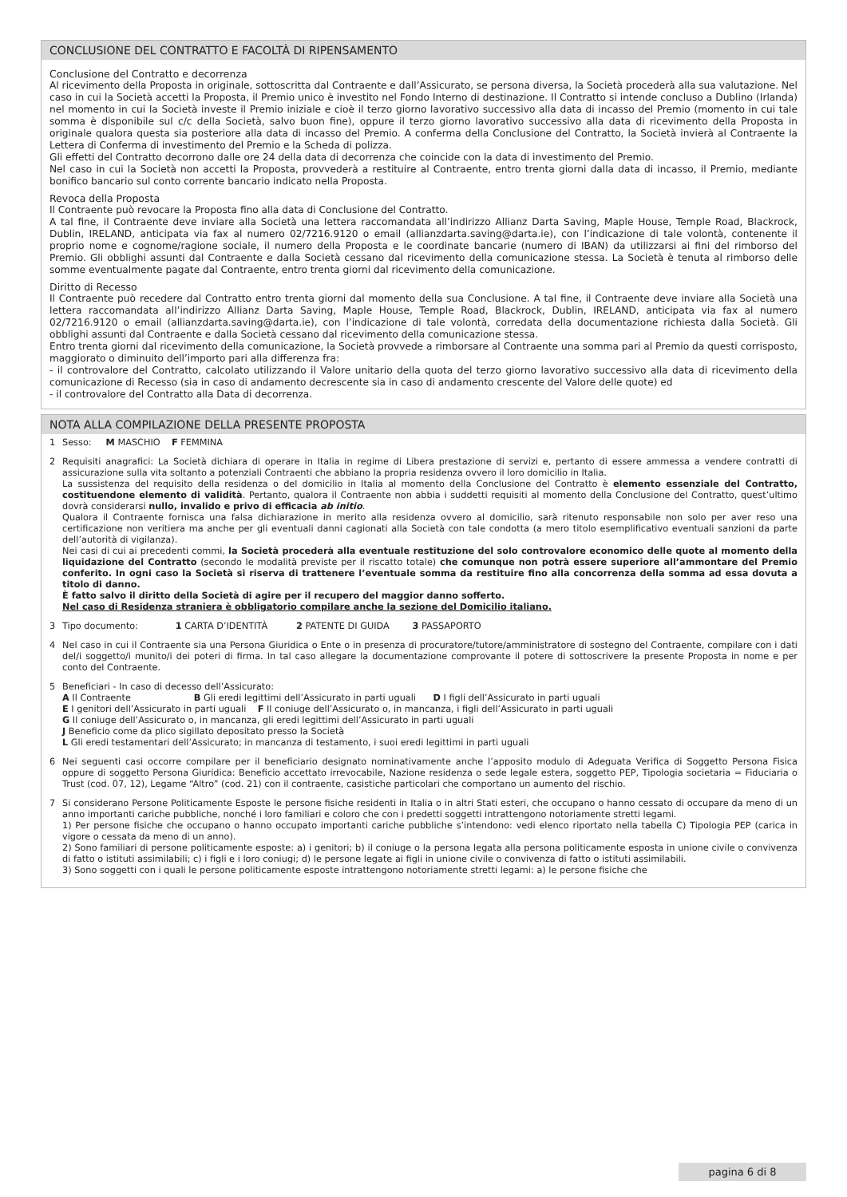CONCLUSIONE DEL CONTRATTO E FACOLTÀ DI RIPENSAMENTO
Conclusione del Contratto e decorrenza
Al ricevimento della Proposta in originale, sottoscritta dal Contraente e dall’Assicurato, se persona diversa, la Società procederà alla sua valutazione. Nel caso in cui la Società accetti la Proposta, il Premio unico è investito nel Fondo Interno di destinazione. Il Contratto si intende concluso a Dublino (Irlanda) nel momento in cui la Società investe il Premio iniziale e cioè il terzo giorno lavorativo successivo alla data di incasso del Premio (momento in cui tale somma è disponibile sul c/c della Società, salvo buon fine), oppure il terzo giorno lavorativo successivo alla data di ricevimento della Proposta in originale qualora questa sia posteriore alla data di incasso del Premio. A conferma della Conclusione del Contratto, la Società invierà al Contraente la Lettera di Conferma di investimento del Premio e la Scheda di polizza.
Gli effetti del Contratto decorrono dalle ore 24 della data di decorrenza che coincide con la data di investimento del Premio.
Nel caso in cui la Società non accetti la Proposta, provvederà a restituire al Contraente, entro trenta giorni dalla data di incasso, il Premio, mediante bonifico bancario sul conto corrente bancario indicato nella Proposta.
Revoca della Proposta
Il Contraente può revocare la Proposta fino alla data di Conclusione del Contratto.
A tal fine, il Contraente deve inviare alla Società una lettera raccomandata all’indirizzo Allianz Darta Saving, Maple House, Temple Road, Blackrock, Dublin, IRELAND, anticipata via fax al numero 02/7216.9120 o email (allianzdarta.saving@darta.ie), con l’indicazione di tale volontà, contenente il proprio nome e cognome/ragione sociale, il numero della Proposta e le coordinate bancarie (numero di IBAN) da utilizzarsi ai fini del rimborso del Premio. Gli obblighi assunti dal Contraente e dalla Società cessano dal ricevimento della comunicazione stessa. La Società è tenuta al rimborso delle somme eventualmente pagate dal Contraente, entro trenta giorni dal ricevimento della comunicazione.
Diritto di Recesso
Il Contraente può recedere dal Contratto entro trenta giorni dal momento della sua Conclusione. A tal fine, il Contraente deve inviare alla Società una lettera raccomandata all’indirizzo Allianz Darta Saving, Maple House, Temple Road, Blackrock, Dublin, IRELAND, anticipata via fax al numero 02/7216.9120 o email (allianzdarta.saving@darta.ie), con l’indicazione di tale volontà, corredata della documentazione richiesta dalla Società. Gli obblighi assunti dal Contraente e dalla Società cessano dal ricevimento della comunicazione stessa.
Entro trenta giorni dal ricevimento della comunicazione, la Società provvede a rimborsare al Contraente una somma pari al Premio da questi corrisposto, maggiorato o diminuito dell’importo pari alla differenza fra:
- il controvalore del Contratto, calcolato utilizzando il Valore unitario della quota del terzo giorno lavorativo successivo alla data di ricevimento della comunicazione di Recesso (sia in caso di andamento decrescente sia in caso di andamento crescente del Valore delle quote) ed
- il controvalore del Contratto alla Data di decorrenza.
NOTA ALLA COMPILAZIONE DELLA PRESENTE PROPOSTA
1 Sesso: M MASCHIO F FEMMINA
2 Requisiti anagrafici: La Società dichiara di operare in Italia in regime di Libera prestazione di servizi e, pertanto di essere ammessa a vendere contratti di assicurazione sulla vita soltanto a potenziali Contraenti che abbiano la propria residenza ovvero il loro domicilio in Italia.
La sussistenza del requisito della residenza o del domicilio in Italia al momento della Conclusione del Contratto è elemento essenziale del Contratto, costituendone elemento di validità. Pertanto, qualora il Contraente non abbia i suddetti requisiti al momento della Conclusione del Contratto, quest’ultimo dovrà considerarsi nullo, invalido e privo di efficacia ab initio.
Qualora il Contraente fornisca una falsa dichiarazione in merito alla residenza ovvero al domicilio, sarà ritenuto responsabile non solo per aver reso una certificazione non veritiera ma anche per gli eventuali danni cagionati alla Società con tale condotta (a mero titolo esemplificativo eventuali sanzioni da parte dell’autorità di vigilanza).
Nei casi di cui ai precedenti commi, la Società procederà alla eventuale restituzione del solo controvalore economico delle quote al momento della liquidazione del Contratto (secondo le modalità previste per il riscatto totale) che comunque non potrà essere superiore all’ammontare del Premio conferito. In ogni caso la Società si riserva di trattenere l’eventuale somma da restituire fino alla concorrenza della somma ad essa dovuta a titolo di danno.
È fatto salvo il diritto della Società di agire per il recupero del maggior danno sofferto.
Nel caso di Residenza straniera è obbligatorio compilare anche la sezione del Domicilio italiano.
3 Tipo documento: 1 CARTA D’IDENTITÀ 2 PATENTE DI GUIDA 3 PASSAPORTO
4 Nel caso in cui il Contraente sia una Persona Giuridica o Ente o in presenza di procuratore/tutore/amministratore di sostegno del Contraente, compilare con i dati del/i soggetto/i munito/i dei poteri di firma. In tal caso allegare la documentazione comprovante il potere di sottoscrivere la presente Proposta in nome e per conto del Contraente.
5 Beneficiari - In caso di decesso dell’Assicurato:
A Il Contraente B Gli eredi legittimi dell’Assicurato in parti uguali D I figli dell’Assicurato in parti uguali
E I genitori dell’Assicurato in parti uguali F Il coniuge dell’Assicurato o, in mancanza, i figli dell’Assicurato in parti uguali
G Il coniuge dell’Assicurato o, in mancanza, gli eredi legittimi dell’Assicurato in parti uguali
J Beneficio come da plico sigillato depositato presso la Società
L Gli eredi testamentari dell’Assicurato; in mancanza di testamento, i suoi eredi legittimi in parti uguali
6 Nei seguenti casi occorre compilare per il beneficiario designato nominativamente anche l’apposito modulo di Adeguata Verifica di Soggetto Persona Fisica oppure di soggetto Persona Giuridica: Beneficio accettato irrevocabile, Nazione residenza o sede legale estera, soggetto PEP, Tipologia societaria = Fiduciaria o Trust (cod. 07, 12), Legame “Altro” (cod. 21) con il contraente, casistiche particolari che comportano un aumento del rischio.
7 Si considerano Persone Politicamente Esposte le persone fisiche residenti in Italia o in altri Stati esteri, che occupano o hanno cessato di occupare da meno di un anno importanti cariche pubbliche, nonché i loro familiari e coloro che con i predetti soggetti intrattengono notoriamente stretti legami.
1) Per persone fisiche che occupano o hanno occupato importanti cariche pubbliche s’intendono: vedi elenco riportato nella tabella C) Tipologia PEP (carica in vigore o cessata da meno di un anno).
2) Sono familiari di persone politicamente esposte: a) i genitori; b) il coniuge o la persona legata alla persona politicamente esposta in unione civile o convivenza di fatto o istituti assimilabili; c) i figli e i loro coniugi; d) le persone legate ai figli in unione civile o convivenza di fatto o istituti assimilabili.
3) Sono soggetti con i quali le persone politicamente esposte intrattengono notoriamente stretti legami: a) le persone fisiche che
pagina 6 di 8